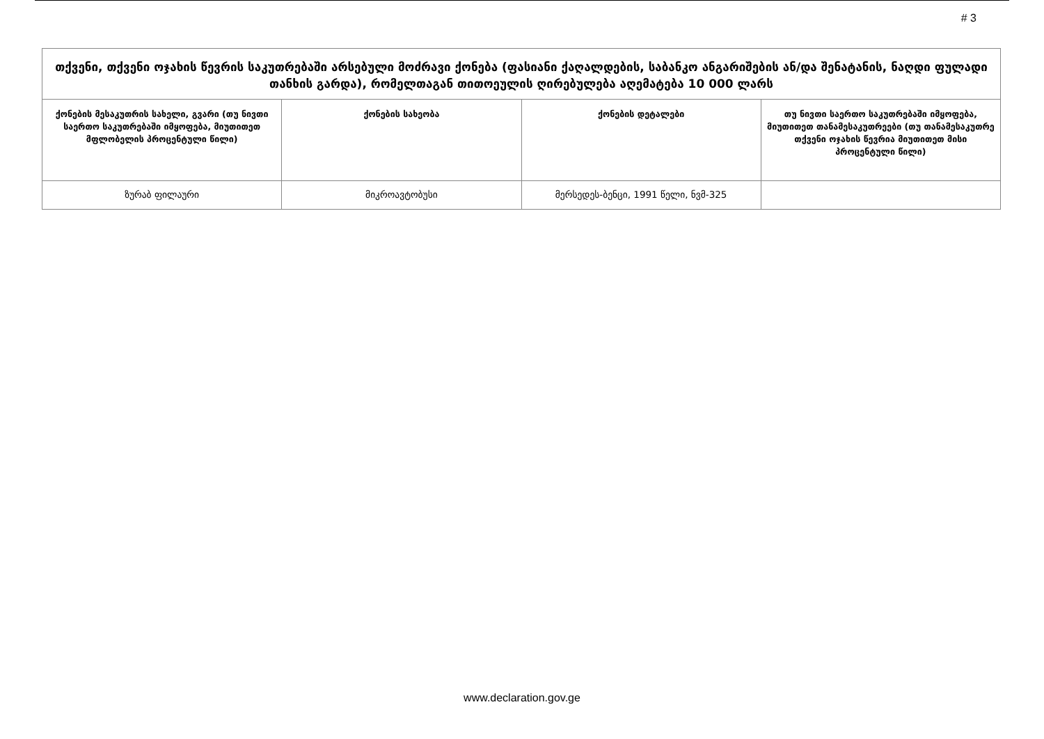# 3
| თქვენი, თქვენი ოჯახის წევრის საკუთრებაში არსებული მოძრავი ქონება (ფასიანი ქაღალდების, საბანკო ანგარიშების ან/და შენატანის, ნაღდი ფულადი თანხის გარდა), რომელთაგან თითოეულის ღირებულება აღემატება 10 000 ლარს | | | |
| --- | --- | --- | --- |
| ქონების მესაკუთრის სახელი, გვარი (თუ ნივთი საერთო საკუთრებაში იმყოფება, მიუთითეთ მფლობელის პროცენტული წილი) | ქონების სახეობა | ქონების დეტალები | თუ ნივთი საერთო საკუთრებაში იმყოფება, მიუთითეთ თანამესაკუთრეები (თუ თანამესაკუთრე თქვენი ოჯახის წევრია მიუთითეთ მისი პროცენტული წილი) |
| ზურაბ ფილაური | მიკროავტობუსი | მერსედეს-ბენცი, 1991 წელი, ნვმ-325 | |
www.declaration.gov.ge